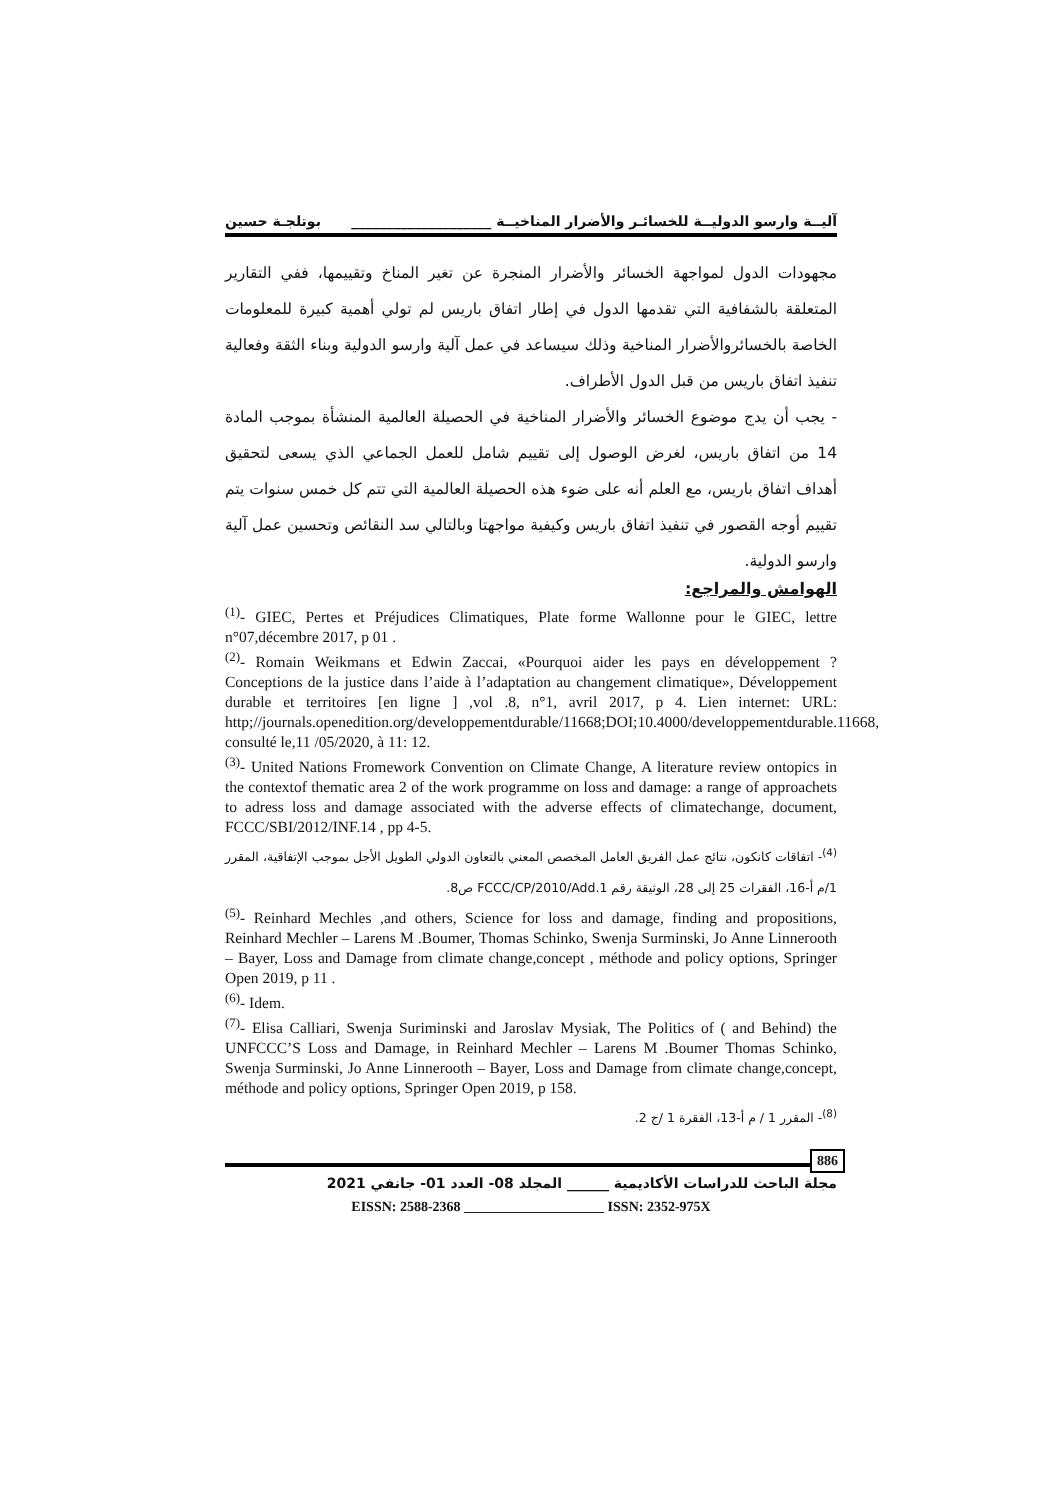آليــة وارسو الدوليــة للخسائـر والأضرار المناخيــة ____________________ بوتلجـة حسين
مجهودات الدول لمواجهة الخسائر والأضرار المنجرة عن تغير المناخ وتقييمها، ففي التقارير المتعلقة بالشفافية التي تقدمها الدول في إطار اتفاق باريس لم تولي أهمية كبيرة للمعلومات الخاصة بالخسائروالأضرار المناخية وذلك سيساعد في عمل آلية وارسو الدولية وبناء الثقة وفعالية تنفيذ اتفاق باريس من قبل الدول الأطراف.
- يجب أن يدج موضوع الخسائر والأضرار المناخية في الحصيلة العالمية المنشأة بموجب المادة 14 من اتفاق باريس، لغرض الوصول إلى تقييم شامل للعمل الجماعي الذي يسعى لتحقيق أهداف اتفاق باريس، مع العلم أنه على ضوء هذه الحصيلة العالمية التي تتم كل خمس سنوات يتم تقييم أوجه القصور في تنفيذ اتفاق باريس وكيفية مواجهتا وبالتالي سد النقائص وتحسين عمل آلية وارسو الدولية.
الهوامش والمراجع:
<sup>(1)</sup>- GIEC, Pertes et Préjudices Climatiques, Plate forme Wallonne pour le GIEC, lettre n°07,décembre 2017, p 01 .
<sup>(2)</sup>- Romain Weikmans et Edwin Zaccai, «Pourquoi aider les pays en développement ? Conceptions de la justice dans l’aide à l’adaptation au changement climatique», Développement durable et territoires [en ligne ] ,vol .8, n°1, avril 2017, p 4. Lien internet: URL: http;//journals.openedition.org/developpementdurable/11668;DOI;10.4000/developpementdurable.11668, consulté le,11 /05/2020, à 11: 12.
<sup>(3)</sup>- United Nations Fromework Convention on Climate Change, A literature review ontopics in the contextof thematic area 2 of the work programme on loss and damage: a range of approachets to adress loss and damage associated with the adverse effects of climatechange, document, FCCC/SBI/2012/INF.14 , pp 4-5.
<sup>(4)</sup>- اتفاقات كانكون، نتائج عمل الفريق العامل المخصص المعني بالتعاون الدولي الطويل الأجل بموجب الإتفاقية، المقرر 1/م أ-16، الفقرات 25 إلى 28، الوثيقة رقم FCCC/CP/2010/Add.1 ص8.
<sup>(5)</sup>- Reinhard Mechles ,and others, Science for loss and damage, finding and propositions, Reinhard Mechler – Larens M .Boumer, Thomas Schinko, Swenja Surminski, Jo Anne Linnerooth – Bayer, Loss and Damage from climate change,concept , méthode and policy options, Springer Open 2019, p 11 .
<sup>(6)</sup>- Idem.
<sup>(7)</sup>- Elisa Calliari, Swenja Suriminski and Jaroslav Mysiak, The Politics of ( and Behind) the UNFCCC’S Loss and Damage, in Reinhard Mechler – Larens M .Boumer Thomas Schinko, Swenja Surminski, Jo Anne Linnerooth – Bayer, Loss and Damage from climate change,concept, méthode and policy options, Springer Open 2019, p 158.
<sup>(8)</sup>- المقرر 1 / م أ-13، الفقرة 1 /ج 2.
886
مجلة الباحث للدراسات الأكاديمية ______ المجلد 08- العدد 01- جانفي 2021
EISSN: 2588-2368 ____________________ ISSN: 2352-975X